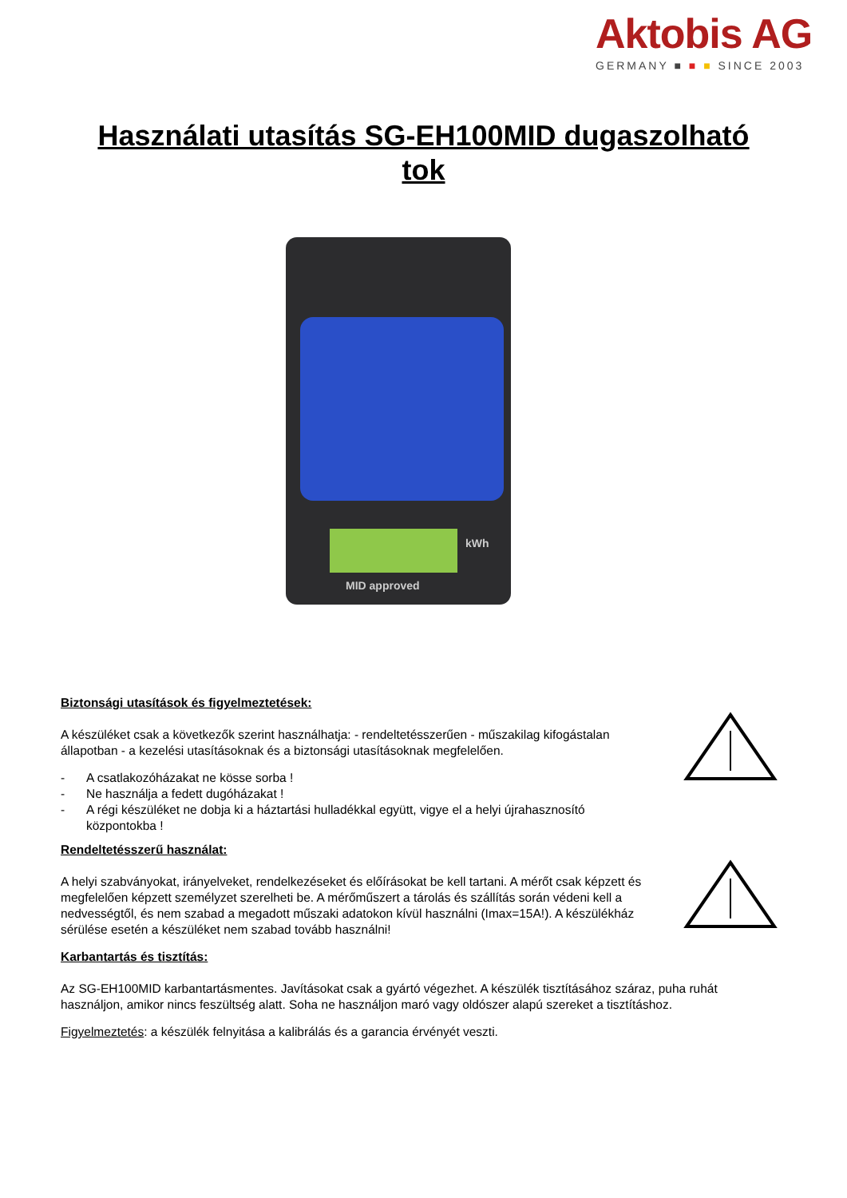Aktobis AG
GERMANY ■ ■ ■ SINCE 2003
Használati utasítás SG-EH100MID dugaszolható
tok
MID approved
kWh
Biztonsági utasítások és figyelmeztetések:
A készüléket csak a következők szerint használhatja: - rendeltetésszerűen - műszakilag kifogástalan állapotban - a kezelési utasításoknak és a biztonsági utasításoknak megfelelően.
- A csatlakozóházakat ne kösse sorba !
- Ne használja a fedett dugóházakat !
- A régi készüléket ne dobja ki a háztartási hulladékkal együtt, vigye el a helyi újrahasznosító központokba !
Rendeltetésszerű használat:
A helyi szabványokat, irányelveket, rendelkezéseket és előírásokat be kell tartani. A mérőt csak képzett és megfelelően képzett személyzet szerelheti be. A mérőműszert a tárolás és szállítás során védeni kell a nedvességtől, és nem szabad a megadott műszaki adatokon kívül használni (Imax=15A!). A készülékház sérülése esetén a készüléket nem szabad tovább használni!
Karbantartás és tisztítás:
Az SG-EH100MID karbantartásmentes. Javításokat csak a gyártó végezhet. A készülék tisztításához száraz, puha ruhát használjon, amikor nincs feszültség alatt. Soha ne használjon maró vagy oldószer alapú szereket a tisztításhoz.
Figyelmeztetés: a készülék felnyitása a kalibrálás és a garancia érvényét veszti.